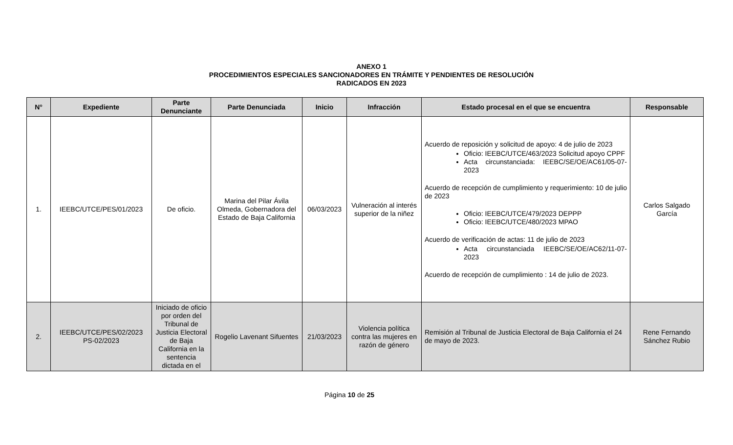ANEXO 1
PROCEDIMIENTOS ESPECIALES SANCIONADORES EN TRÁMITE Y PENDIENTES DE RESOLUCIÓN
RADICADOS EN 2023
| N° | Expediente | Parte Denunciante | Parte Denunciada | Inicio | Infracción | Estado procesal en el que se encuentra | Responsable |
| --- | --- | --- | --- | --- | --- | --- | --- |
| 1. | IEEBC/UTCE/PES/01/2023 | De oficio. | Marina del Pilar Ávila Olmeda, Gobernadora del Estado de Baja California | 06/03/2023 | Vulneración al interés superior de la niñez | Acuerdo de reposición y solicitud de apoyo: 4 de julio de 2023 Oficio: IEEBC/UTCE/463/2023 Solicitud apoyo CPPF Acta circunstanciada: IEEBC/SE/OE/AC61/05-07-2023 Acuerdo de recepción de cumplimiento y requerimiento: 10 de julio de 2023 Oficio: IEEBC/UTCE/479/2023 DEPPP Oficio: IEEBC/UTCE/480/2023 MPAO Acuerdo de verificación de actas: 11 de julio de 2023 Acta circunstanciada IEEBC/SE/OE/AC62/11-07-2023 Acuerdo de recepción de cumplimiento : 14 de julio de 2023. | Carlos Salgado García |
| 2. | IEEBC/UTCE/PES/02/2023 PS-02/2023 | Iniciado de oficio por orden del Tribunal de Justicia Electoral de Baja California en la sentencia dictada en el | Rogelio Lavenant Sifuentes | 21/03/2023 | Violencia política contra las mujeres en razón de género | Remisión al Tribunal de Justicia Electoral de Baja California el 24 de mayo de 2023. | Rene Fernando Sánchez Rubio |
Página 10 de 25